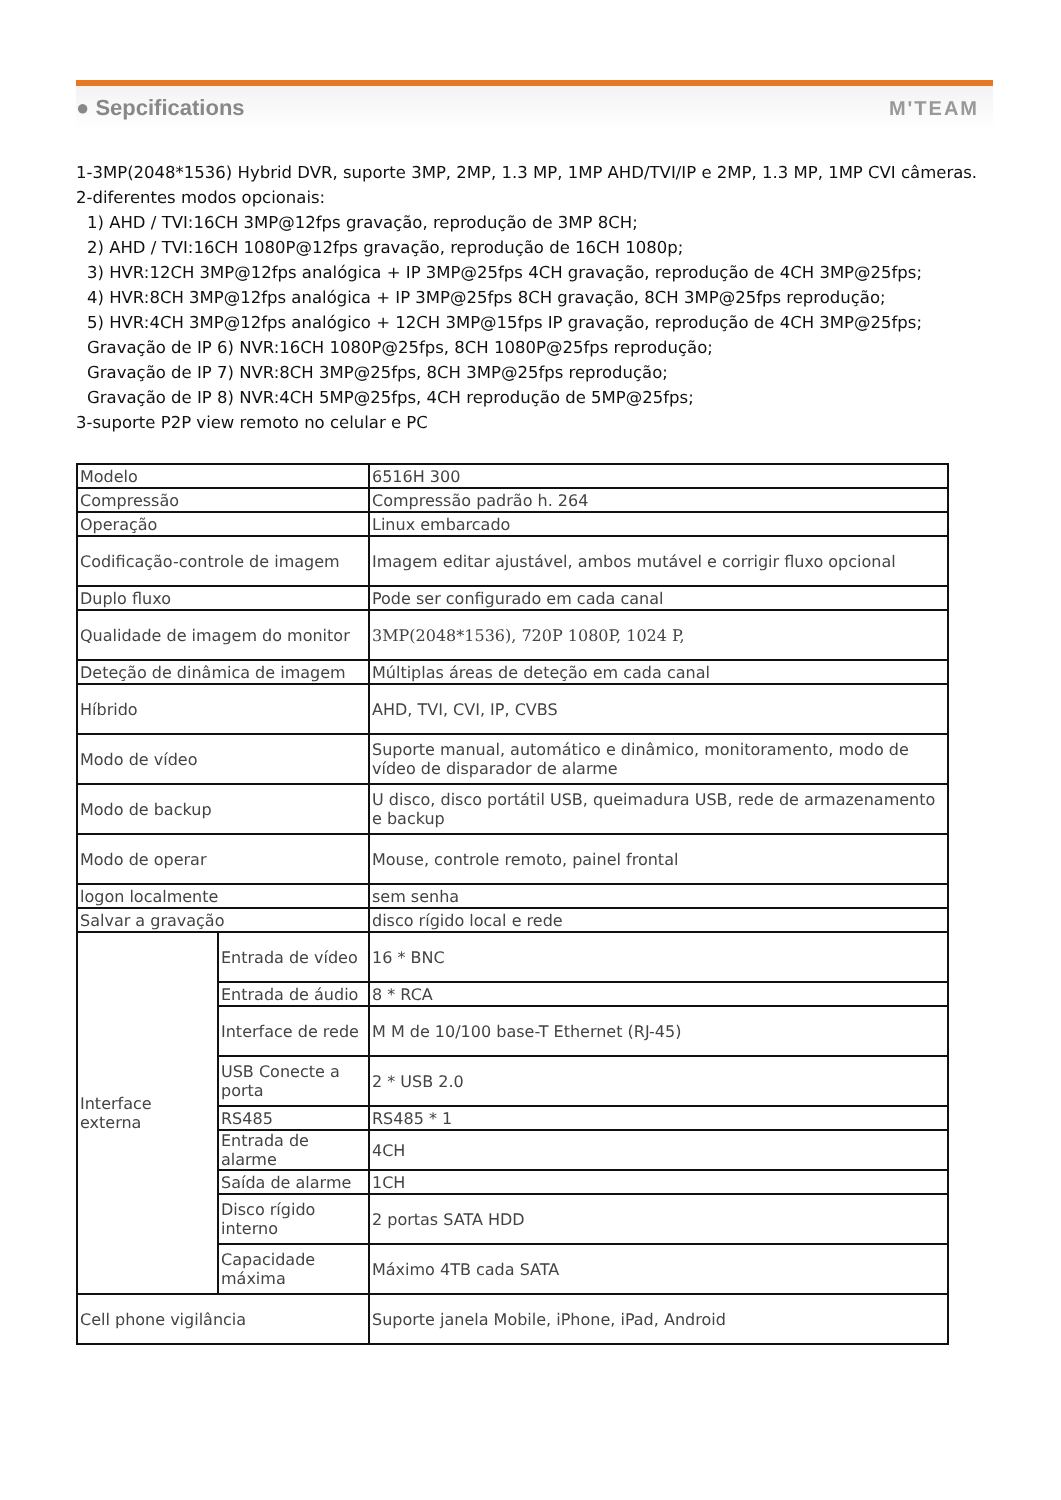● Sepcifications M'TEAM
1-3MP(2048*1536) Hybrid DVR, suporte 3MP, 2MP, 1.3 MP, 1MP AHD/TVI/IP e 2MP, 1.3 MP, 1MP CVI câmeras.
2-diferentes modos opcionais:
1) AHD / TVI:16CH 3MP@12fps gravação, reprodução de 3MP 8CH;
2) AHD / TVI:16CH 1080P@12fps gravação, reprodução de 16CH 1080p;
3) HVR:12CH 3MP@12fps analógica + IP 3MP@25fps 4CH gravação, reprodução de 4CH 3MP@25fps;
4) HVR:8CH 3MP@12fps analógica + IP 3MP@25fps 8CH gravação, 8CH 3MP@25fps reprodução;
5) HVR:4CH 3MP@12fps analógico + 12CH 3MP@15fps IP gravação, reprodução de 4CH 3MP@25fps;
Gravação de IP 6) NVR:16CH 1080P@25fps, 8CH 1080P@25fps reprodução;
Gravação de IP 7) NVR:8CH 3MP@25fps, 8CH 3MP@25fps reprodução;
Gravação de IP 8) NVR:4CH 5MP@25fps, 4CH reprodução de 5MP@25fps;
3-suporte P2P view remoto no celular e PC
| Modelo | | 6516H 300 |
| Compressão | | Compressão padrão h. 264 |
| Operação | | Linux embarcado |
| Codificação-controle de imagem | | Imagem editar ajustável, ambos mutável e corrigir fluxo opcional |
| Duplo fluxo | | Pode ser configurado em cada canal |
| Qualidade de imagem do monitor | | 3MP(2048*1536), 720P 1080P, 1024 P, |
| Deteção de dinâmica de imagem | | Múltiplas áreas de deteção em cada canal |
| Híbrido | | AHD, TVI, CVI, IP, CVBS |
| Modo de vídeo | | Suporte manual, automático e dinâmico, monitoramento, modo de vídeo de disparador de alarme |
| Modo de backup | | U disco, disco portátil USB, queimadura USB, rede de armazenamento e backup |
| Modo de operar | | Mouse, controle remoto, painel frontal |
| logon localmente | | sem senha |
| Salvar a gravação | | disco rígido local e rede |
| Interface externa | Entrada de vídeo | 16 * BNC |
| | Entrada de áudio | 8 * RCA |
| | Interface de rede | M M de 10/100 base-T Ethernet (RJ-45) |
| | USB Conecte a porta | 2 * USB 2.0 |
| | RS485 | RS485 * 1 |
| | Entrada de alarme | 4CH |
| | Saída de alarme | 1CH |
| | Disco rígido interno | 2 portas SATA HDD |
| | Capacidade máxima | Máximo 4TB cada SATA |
| Cell phone vigilância | | Suporte janela Mobile, iPhone, iPad, Android |